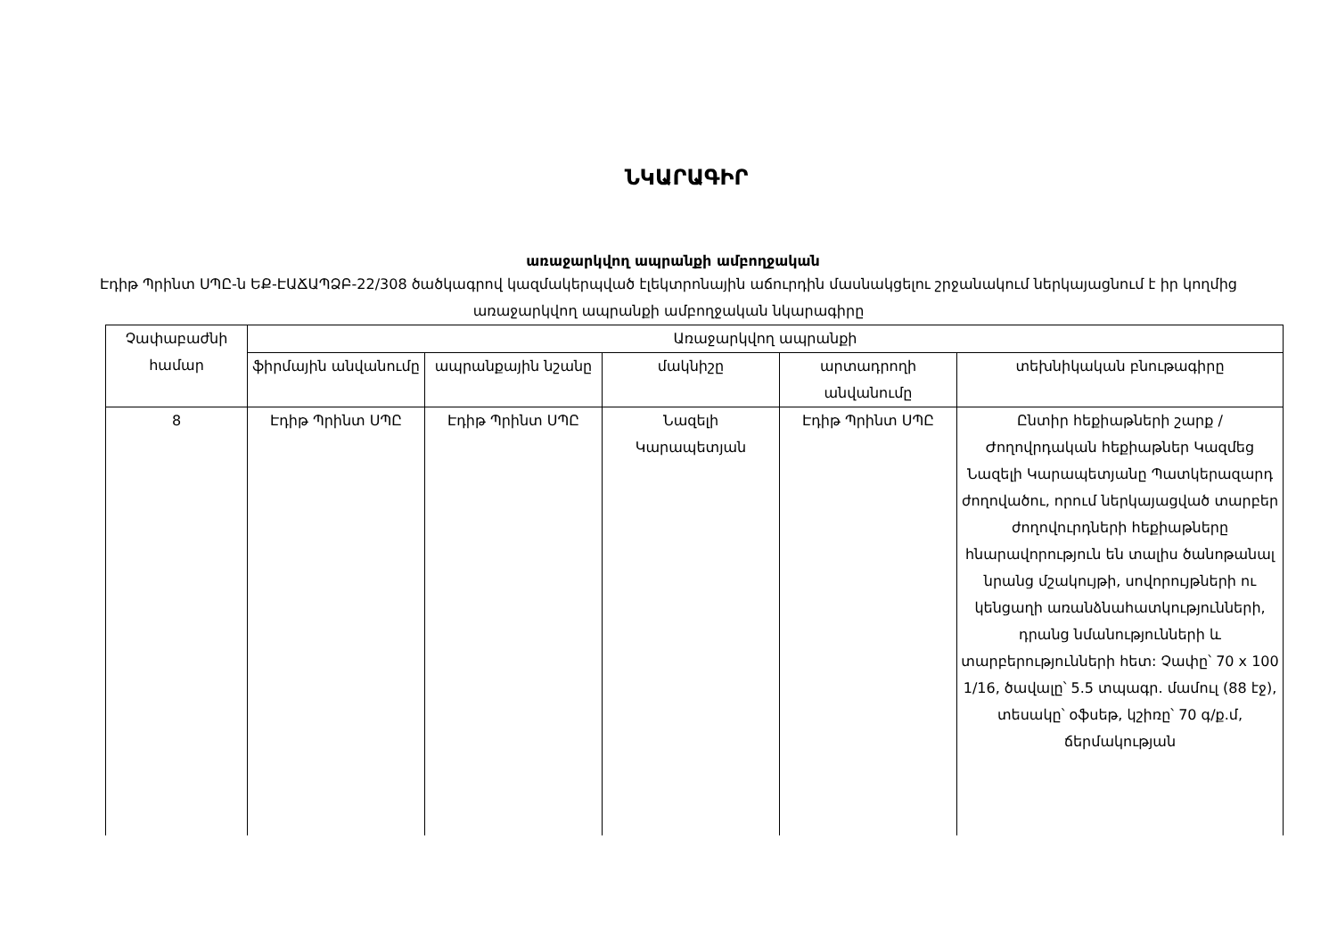ՆԿԱՐԱԳԻՐ
առաջարկվող ապրանքի ամբողջական
Էդիթ Պրինտ ՍՊԸ-ն ԵՔ-ԷԱՃԱՊՁԲ-22/308 ծածկագրով կազմակերպված էլեկտրոնային աճուրդին մասնակցելու շրջանակում ներկայացնում է իր կողմից առաջարկվող ապրանքի ամբողջական նկարագիրը
| Չափաբաժնի համար | Առաջարկվող ապրանքի | | | | |
| --- | --- | --- | --- | --- | --- |
| | ֆիրմային անվանումը | ապրանքային նշանը | մակնիշը | արտադրողի անվանումը | տեխնիկական բնութագիրը |
| 8 | Էդիթ Պրինտ ՍՊԸ | Էդիթ Պրինտ ՍՊԸ | Նազելի Կարապետյան | Էդիթ Պրինտ ՍՊԸ | Ընտիր հեքիաթների շարք / Ժողովրդական հեքիաթներ Կազմեց Նազելի Կարապետյանը Պատկերազարդ ժողովածու, որում ներկայացված տարբեր ժողովուրդների հեքիաթները հնարավորություն են տալիս ծանոթանալ նրանց մշակույթի, սովորույթների ու կենցաղի առանձնահատկությունների, դրանց նմանությունների և տարբերությունների հետ: Չափը՝ 70 x 100 1/16, ծավալը՝ 5.5 տպագր. մամուլ (88 էջ), տեսակը՝ օֆսեթ, կշիռը՝ 70 գ/ք.մ, ճերմակության |